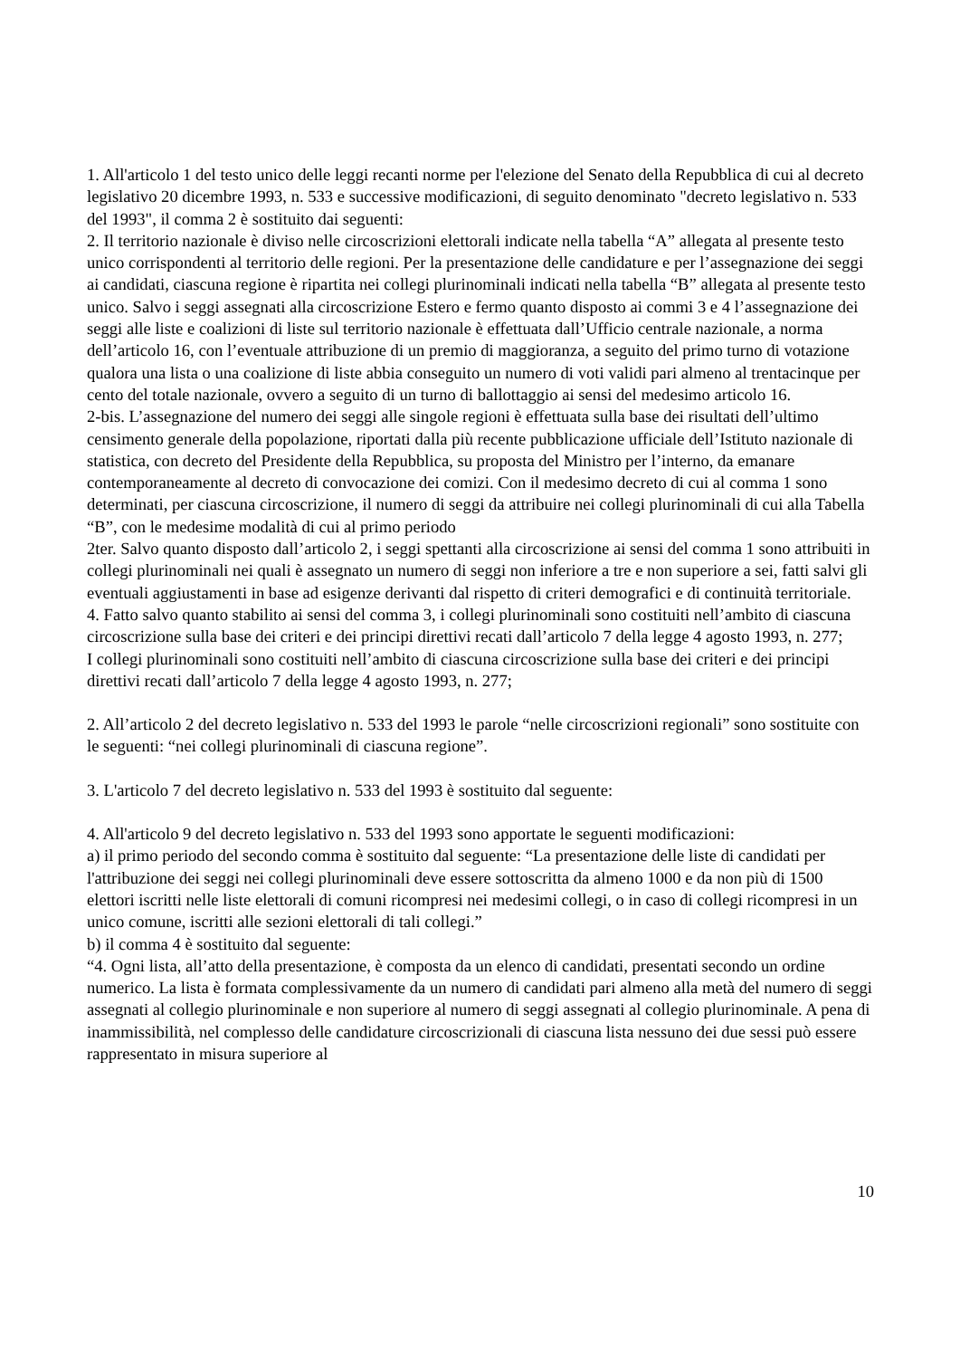1. All'articolo 1 del testo unico delle leggi recanti norme per l'elezione del Senato della Repubblica di cui al decreto legislativo 20 dicembre 1993, n. 533 e successive modificazioni, di seguito denominato "decreto legislativo n. 533 del 1993", il comma 2 è sostituito dai seguenti:
2. Il territorio nazionale è diviso nelle circoscrizioni elettorali indicate nella tabella “A” allegata al presente testo unico corrispondenti al territorio delle regioni. Per la presentazione delle candidature e per l’assegnazione dei seggi ai candidati, ciascuna regione è ripartita nei collegi plurinominali indicati nella tabella “B” allegata al presente testo unico. Salvo i seggi assegnati alla circoscrizione Estero e fermo quanto disposto ai commi 3 e 4 l’assegnazione dei seggi alle liste e coalizioni di liste sul territorio nazionale è effettuata dall’Ufficio centrale nazionale, a norma dell’articolo 16, con l’eventuale attribuzione di un premio di maggioranza, a seguito del primo turno di votazione qualora una lista o una coalizione di liste abbia conseguito un numero di voti validi pari almeno al trentacinque per cento del totale nazionale, ovvero a seguito di un turno di ballottaggio ai sensi del medesimo articolo 16.
2-bis. L’assegnazione del numero dei seggi alle singole regioni è effettuata sulla base dei risultati dell’ultimo censimento generale della popolazione, riportati dalla più recente pubblicazione ufficiale dell’Istituto nazionale di statistica, con decreto del Presidente della Repubblica, su proposta del Ministro per l’interno, da emanare contemporaneamente al decreto di convocazione dei comizi. Con il medesimo decreto di cui al comma 1 sono determinati, per ciascuna circoscrizione, il numero di seggi da attribuire nei collegi plurinominali di cui alla Tabella “B”, con le medesime modalità di cui al primo periodo
2ter. Salvo quanto disposto dall’articolo 2, i seggi spettanti alla circoscrizione ai sensi del comma 1 sono attribuiti in collegi plurinominali nei quali è assegnato un numero di seggi non inferiore a tre e non superiore a sei, fatti salvi gli eventuali aggiustamenti in base ad esigenze derivanti dal rispetto di criteri demografici e di continuità territoriale.
4. Fatto salvo quanto stabilito ai sensi del comma 3, i collegi plurinominali sono costituiti nell’ambito di ciascuna circoscrizione sulla base dei criteri e dei principi direttivi recati dall’articolo 7 della legge 4 agosto 1993, n. 277;
I collegi plurinominali sono costituiti nell’ambito di ciascuna circoscrizione sulla base dei criteri e dei principi direttivi recati dall’articolo 7 della legge 4 agosto 1993, n. 277;
2. All’articolo 2 del decreto legislativo n. 533 del 1993 le parole “nelle circoscrizioni regionali” sono sostituite con le seguenti: “nei collegi plurinominali di ciascuna regione”.
3. L'articolo 7 del decreto legislativo n. 533 del 1993 è sostituito dal seguente:
4. All'articolo 9 del decreto legislativo n. 533 del 1993 sono apportate le seguenti modificazioni:
a) il primo periodo del secondo comma è sostituito dal seguente: “La presentazione delle liste di candidati per l'attribuzione dei seggi nei collegi plurinominali deve essere sottoscritta da almeno 1000 e da non più di 1500 elettori iscritti nelle liste elettorali di comuni ricompresi nei medesimi collegi, o in caso di collegi ricompresi in un unico comune, iscritti alle sezioni elettorali di tali collegi.”
b) il comma 4 è sostituito dal seguente:
“4. Ogni lista, all’atto della presentazione, è composta da un elenco di candidati, presentati secondo un ordine numerico. La lista è formata complessivamente da un numero di candidati pari almeno alla metà del numero di seggi assegnati al collegio plurinominale e non superiore al numero di seggi assegnati al collegio plurinominale. A pena di inammissibilità, nel complesso delle candidature circoscrizionali di ciascuna lista nessuno dei due sessi può essere rappresentato in misura superiore al
10